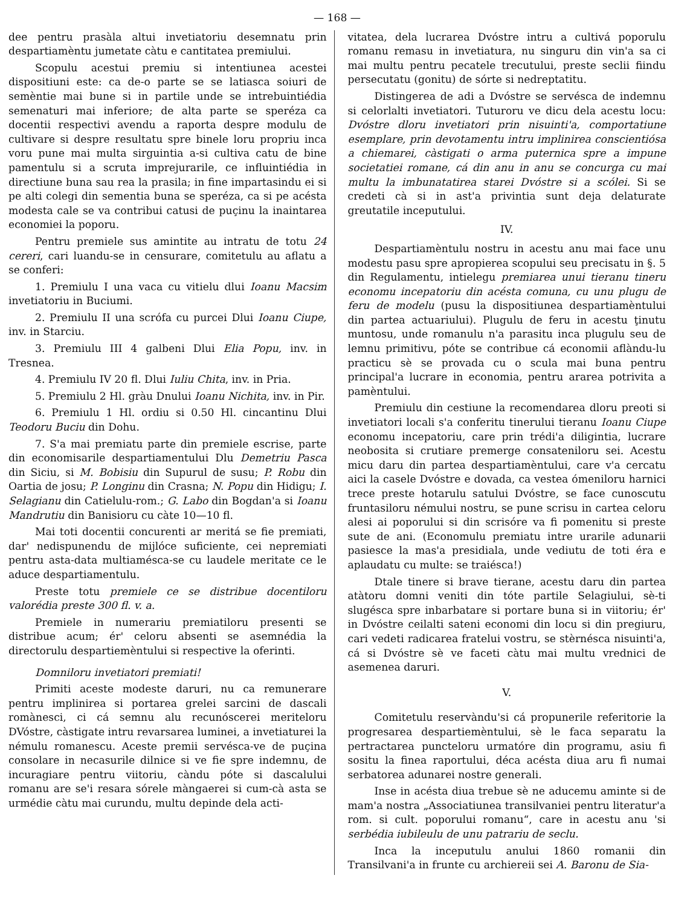— 168 —
dee pentru prasàla altui invetiatoriu desemnatu prin despartiamèntu jumetate càtu e cantitatea premiului.
Scopulu acestui premiu si intentiunea acestei dispositiuni este: ca de-o parte se se latiasca soiuri de semèntie mai bune si in partile unde se intrebuintiédia semenaturi mai inferiore; de alta parte se speréza ca docentii respectivi avendu a raporta despre modulu de cultivare si despre resultatu spre binele loru propriu inca voru pune mai multa sirguintia a-si cultiva catu de bine pamentulu si a scruta imprejurarile, ce influintiédia in directiune buna sau rea la prasila; in fine impartasindu ei si pe alti colegi din sementia buna se speréza, ca si pe acésta modesta cale se va contribui catusi de puçinu la inaintarea economiei la poporu.
Pentru premiele sus amintite au intratu de totu 24 cereri, cari luandu-se in censurare, comitetulu au aflatu a se conferi:
1. Premiulu I una vaca cu vitielu dlui Ioanu Macsim invetiatoriu in Buciumi.
2. Premiulu II una scrófa cu purcei Dlui Ioanu Ciupe, inv. in Starciu.
3. Premiulu III 4 galbeni Dlui Elia Popu, inv. in Tresnea.
4. Premiulu IV 20 fl. Dlui Iuliu Chita, inv. in Pria.
5. Premiulu 2 Hl. gràu Dnului Ioanu Nichita, inv. in Pir.
6. Premiulu 1 Hl. ordiu si 0.50 Hl. cincantinu Dlui Teodoru Buciu din Dohu.
7. S'a mai premiatu parte din premiele escrise, parte din economisarile despartiamentului Dlu Demetriu Pasca din Siciu, si M. Bobisiu din Supurul de susu; P. Robu din Oartia de josu; P. Longinu din Crasna; N. Popu din Hidigu; I. Selagianu din Catielulu-rom.; G. Labo din Bogdan'a si Ioanu Mandrutiu din Banisioru cu càte 10—10 fl.
Mai toti docentii concurenti ar meritá se fie premiati, dar' nedispunendu de mijlóce suficiente, cei nepremiati pentru asta-data multiamésca-se cu laudele meritate ce le aduce despartiamentulu.
Preste totu premiele ce se distribue docentiloru valorédia preste 300 fl. v. a.
Premiele in numerariu premiatiloru presenti se distribue acum; ér' celoru absenti se asemnédia la directorulu despartiemèntului si respective la oferinti.
Domniloru invetiatori premiati!
Primiti aceste modeste daruri, nu ca remunerare pentru implinirea si portarea grelei sarcini de dascali romànesci, ci cá semnu alu recunóscerei meriteloru DVóstre, càstigate intru revarsarea luminei, a invetiaturei la némulu romanescu. Aceste premii servésca-ve de puçina consolare in necasurile dilnice si ve fie spre indemnu, de incuragiare pentru viitoriu, càndu póte si dascalului romanu are se'i resara sórele màngaerei si cum-cà asta se urmédie càtu mai curundu, multu depinde dela acti-
vitatea, dela lucrarea Dvóstre intru a cultivá poporulu romanu remasu in invetiatura, nu singuru din vin'a sa ci mai multu pentru pecatele trecutului, preste seclii fiindu persecutatu (gonitu) de sórte si nedreptatitu.
Distingerea de adi a Dvóstre se servésca de indemnu si celorlalti invetiatori. Tuturoru ve dicu dela acestu locu: Dvóstre dloru invetiatori prin nisuinti'a, comportatiune esemplare, prin devotamentu intru implinirea conscientiósa a chiemarei, càstigati o arma puternica spre a impune societatiei romane, cá din anu in anu se concurga cu mai multu la imbunatatirea starei Dvóstre si a scólei. Si se credeti cà si in ast'a privintia sunt deja delaturate greutatile inceputului.
IV.
Despartiamèntulu nostru in acestu anu mai face unu modestu pasu spre apropierea scopului seu precisatu in §. 5 din Regulamentu, intielegu premiarea unui tieranu tineru economu incepatoriu din acésta comuna, cu unu plugu de feru de modelu (pusu la dispositiunea despartiamèntului din partea actuariului). Plugulu de feru in acestu ţinutu muntosu, unde romanulu n'a parasitu inca plugulu seu de lemnu primitivu, póte se contribue cá economii aflàndu-lu practicu sè se provada cu o scula mai buna pentru principal'a lucrare in economia, pentru ararea potrivita a pamèntului.
Premiulu din cestiune la recomendarea dloru preoti si invetiatori locali s'a conferitu tinerului tieranu Ioanu Ciupe economu incepatoriu, care prin trédi'a diligintia, lucrare neobosita si crutiare premerge consateniloru sei. Acestu micu daru din partea despartiamèntului, care v'a cercatu aici la casele Dvóstre e dovada, ca vestea ómeniloru harnici trece preste hotarulu satului Dvóstre, se face cunoscutu fruntasiloru némului nostru, se pune scrisu in cartea celoru alesi ai poporului si din scrisóre va fi pomenitu si preste sute de ani. (Economulu premiatu intre urarile adunarii pasiesce la mas'a presidiala, unde vediutu de toti éra e aplaudatu cu multe: se traiésca!)
Dtale tinere si brave tierane, acestu daru din partea atàtoru domni veniti din tóte partile Selagiului, sè-ti slugésca spre inbarbatare si portare buna si in viitoriu; ér' in Dvóstre ceilalti sateni economi din locu si din pregiuru, cari vedeti radicarea fratelui vostru, se stèrnésca nisuinti'a, cá si Dvóstre sè ve faceti càtu mai multu vrednici de asemenea daruri.
V.
Comitetulu reservàndu'si cá propunerile referitorie la progresarea despartiemèntului, sè le faca separatu la pertractarea puncteloru urmatóre din programu, asiu fi sositu la finea raportului, déca acésta diua aru fi numai serbatorea adunarei nostre generali.
Inse in acésta diua trebue sè ne aducemu aminte si de mam'a nostra „Associatiunea transilvaniei pentru literatur'a rom. si cult. poporului romanu“, care in acestu anu 'si serbédia iubileulu de unu patrariu de seclu.
Inca la inceputulu anului 1860 romanii din Transilvani'a in frunte cu archiereii sei A. Baronu de Sia-